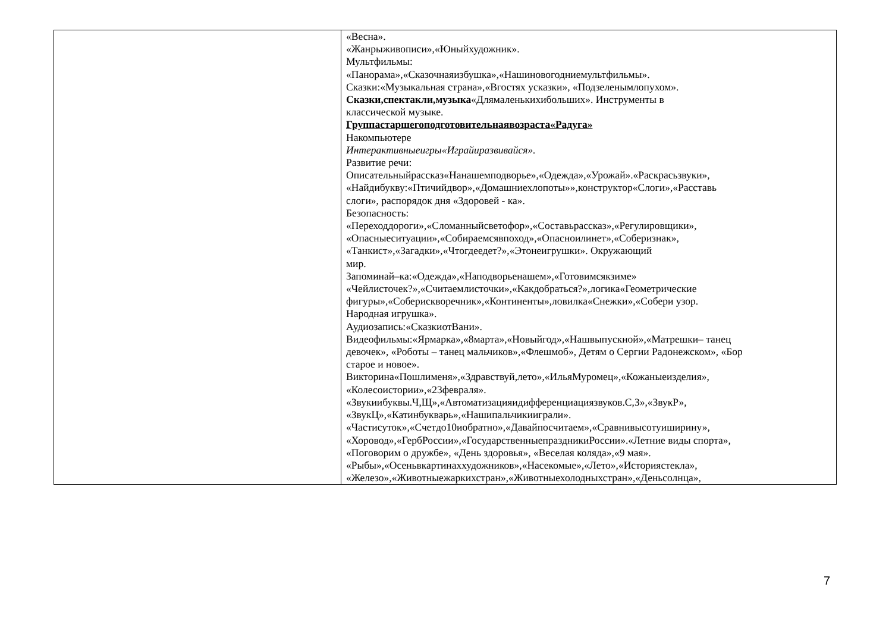| | «Весна». «Жанрыживописи»,«Юныйхудожник». Мультфильмы: «Панорама»,«Сказочнаяизбушка»,«Нашиновогодниемультфильмы». Сказки:«Музыкальная страна»,«Вгостях усказки», «Подзеленымлопухом». Сказки,спектакли,музыка «Длямаленькихибольших». Инструменты в классической музыке. Группастаршегоподготовительнаявозраста«Радуга» Накомпьютере Интерактивныеигры«Играйиразвивайся». Развитие речи: Описательныйрассказ«Нанашемподворье»,«Одежда»,«Урожай».«Раскрасьзвуки», «Найдибукву:«Птичийдвор»,«Домашниехлопоты»»,конструктор«Слоги»,«Расставь слоги», распорядок дня «Здоровей - ка». Безопасность: «Переходдороги»,«Сломанныйсветофор»,«Составьрассказ»,«Регулировщики», «Опасныеситуации»,«Собираемсявпоход»,«Опасноилинет»,«Соберизнак», «Танкист»,«Загадки»,«Чтогдеедет?»,«Этонеигрушки». Окружающий мир. Запоминай–ка:«Одежда»,«Наподворьенашем»,«Готовимсякзиме» «Чейлисточек?»,«Считаемлисточки»,«Какдобраться?»,логика«Геометрические фигуры»,«Соберискворечник»,«Континенты»,ловилка«Снежки»,«Собери узор. Народная игрушка». Аудиозапись:«СказкиотВани». Видеофильмы:«Ярмарка»,«8марта»,«Новыйгод»,«Нашвыпускной»,«Матрешки– танец девочек», «Роботы – танец мальчиков»,«Флешмоб», Детям о Сергии Радонежском», «Бор старое и новое». Викторина«Пошлименя»,«Здравствуй,лето»,«ИльяМуромец»,«Кожаныеизделия», «Колесоистории»,«23февраля». «Звукиибуквы.Ч,Щ»,«Автоматизацияидифференциациязвуков.С,З»,«ЗвукР», «ЗвукЦ»,«Катинбукварь»,«Нашипальчикииграли». «Частисуток»,«Счетдо10иобратно»,«Давайпосчитаем»,«Сравнивысотуиширину», «Хоровод»,«ГербРоссии»,«ГосударственныепраздникиРоссии».«Летние виды спорта», «Поговорим о дружбе», «День здоровья», «Веселая коляда»,«9 мая». «Рыбы»,«Осеньвкартинаххудожников»,«Насекомые»,«Лето»,«Историястекла», «Железо»,«Животныежаркихстран»,«Животныехолодныхстран»,«Деньсолнца», |
7